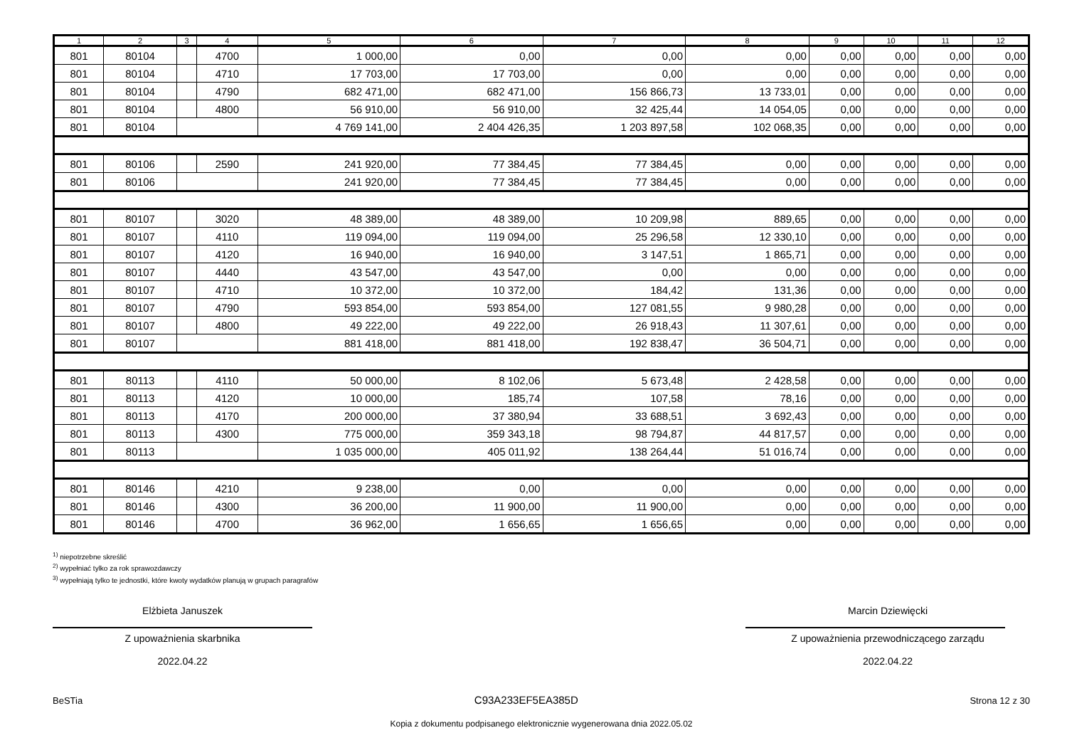| 1 | 2 | 3 | 4 | 5 | 6 | 7 | 8 | 9 | 10 | 11 | 12 |
| --- | --- | --- | --- | --- | --- | --- | --- | --- | --- | --- | --- |
| 801 | 80104 | | 4700 | 1 000,00 | 0,00 | 0,00 | 0,00 | 0,00 | 0,00 | 0,00 | 0,00 |
| 801 | 80104 | | 4710 | 17 703,00 | 17 703,00 | 0,00 | 0,00 | 0,00 | 0,00 | 0,00 | 0,00 |
| 801 | 80104 | | 4790 | 682 471,00 | 682 471,00 | 156 866,73 | 13 733,01 | 0,00 | 0,00 | 0,00 | 0,00 |
| 801 | 80104 | | 4800 | 56 910,00 | 56 910,00 | 32 425,44 | 14 054,05 | 0,00 | 0,00 | 0,00 | 0,00 |
| 801 | 80104 | | | 4 769 141,00 | 2 404 426,35 | 1 203 897,58 | 102 068,35 | 0,00 | 0,00 | 0,00 | 0,00 |
| 801 | 80106 | | 2590 | 241 920,00 | 77 384,45 | 77 384,45 | 0,00 | 0,00 | 0,00 | 0,00 | 0,00 |
| 801 | 80106 | | | 241 920,00 | 77 384,45 | 77 384,45 | 0,00 | 0,00 | 0,00 | 0,00 | 0,00 |
| 801 | 80107 | | 3020 | 48 389,00 | 48 389,00 | 10 209,98 | 889,65 | 0,00 | 0,00 | 0,00 | 0,00 |
| 801 | 80107 | | 4110 | 119 094,00 | 119 094,00 | 25 296,58 | 12 330,10 | 0,00 | 0,00 | 0,00 | 0,00 |
| 801 | 80107 | | 4120 | 16 940,00 | 16 940,00 | 3 147,51 | 1 865,71 | 0,00 | 0,00 | 0,00 | 0,00 |
| 801 | 80107 | | 4440 | 43 547,00 | 43 547,00 | 0,00 | 0,00 | 0,00 | 0,00 | 0,00 | 0,00 |
| 801 | 80107 | | 4710 | 10 372,00 | 10 372,00 | 184,42 | 131,36 | 0,00 | 0,00 | 0,00 | 0,00 |
| 801 | 80107 | | 4790 | 593 854,00 | 593 854,00 | 127 081,55 | 9 980,28 | 0,00 | 0,00 | 0,00 | 0,00 |
| 801 | 80107 | | 4800 | 49 222,00 | 49 222,00 | 26 918,43 | 11 307,61 | 0,00 | 0,00 | 0,00 | 0,00 |
| 801 | 80107 | | | 881 418,00 | 881 418,00 | 192 838,47 | 36 504,71 | 0,00 | 0,00 | 0,00 | 0,00 |
| 801 | 80113 | | 4110 | 50 000,00 | 8 102,06 | 5 673,48 | 2 428,58 | 0,00 | 0,00 | 0,00 | 0,00 |
| 801 | 80113 | | 4120 | 10 000,00 | 185,74 | 107,58 | 78,16 | 0,00 | 0,00 | 0,00 | 0,00 |
| 801 | 80113 | | 4170 | 200 000,00 | 37 380,94 | 33 688,51 | 3 692,43 | 0,00 | 0,00 | 0,00 | 0,00 |
| 801 | 80113 | | 4300 | 775 000,00 | 359 343,18 | 98 794,87 | 44 817,57 | 0,00 | 0,00 | 0,00 | 0,00 |
| 801 | 80113 | | | 1 035 000,00 | 405 011,92 | 138 264,44 | 51 016,74 | 0,00 | 0,00 | 0,00 | 0,00 |
| 801 | 80146 | | 4210 | 9 238,00 | 0,00 | 0,00 | 0,00 | 0,00 | 0,00 | 0,00 | 0,00 |
| 801 | 80146 | | 4300 | 36 200,00 | 11 900,00 | 11 900,00 | 0,00 | 0,00 | 0,00 | 0,00 | 0,00 |
| 801 | 80146 | | 4700 | 36 962,00 | 1 656,65 | 1 656,65 | 0,00 | 0,00 | 0,00 | 0,00 | 0,00 |
<sup>1)</sup> niepotrzebne skreślić
<sup>2)</sup> wypełniać tylko za rok sprawozdawczy
<sup>3)</sup> wypełniają tylko te jednostki, które kwoty wydatków planują w grupach paragrafów
Elżbieta Januszek
Z upoważnienia skarbnika
2022.04.22
Marcin Dziewięcki
Z upoważnienia przewodniczącego zarządu
2022.04.22
BeSTia C93A233EF5EA385D Strona 12 z 30
Kopia z dokumentu podpisanego elektronicznie wygenerowana dnia 2022.05.02